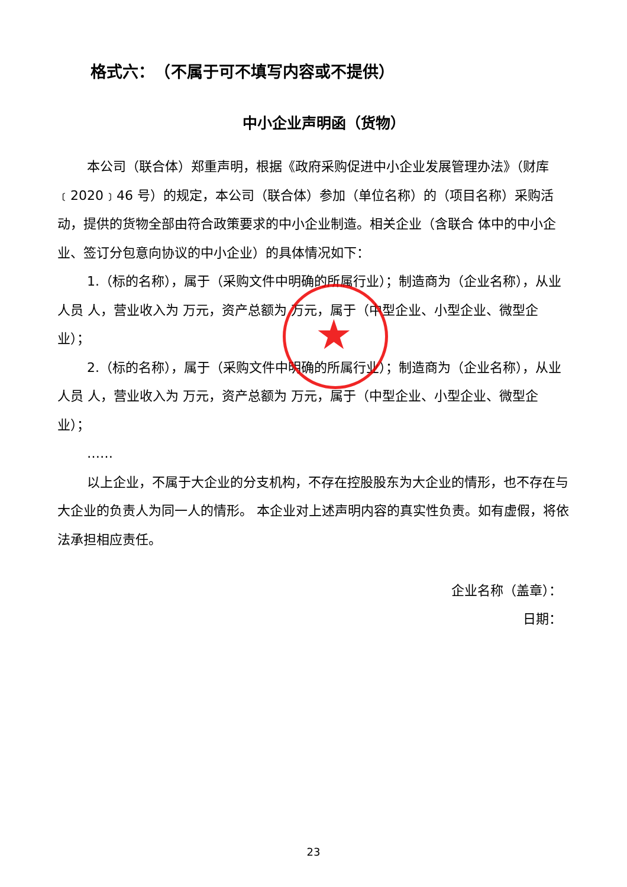格式六：　（不属于可不填写内容或不提供）
中小企业声明函（货物）
本公司（联合体）郑重声明，根据《政府采购促进中小企业发展管理办法》（财库﹝2020﹞46 号）的规定，本公司（联合体）参加（单位名称）的（项目名称）采购活动，提供的货物全部由符合政策要求的中小企业制造。相关企业（含联合 体中的中小企业、签订分包意向协议的中小企业）的具体情况如下：
1.（标的名称），属于（采购文件中明确的所属行业）；制造商为（企业名称），从业人员 人，营业收入为 万元，资产总额为 万元，属于（中型企业、小型企业、微型企业）；
2.（标的名称），属于（采购文件中明确的所属行业）；制造商为（企业名称），从业人员 人，营业收入为 万元，资产总额为 万元，属于（中型企业、小型企业、微型企业）；
……
以上企业，不属于大企业的分支机构，不存在控股股东为大企业的情形，也不存在与大企业的负责人为同一人的情形。 本企业对上述声明内容的真实性负责。如有虚假，将依法承担相应责任。
★
企业名称（盖章）：
日期：
23